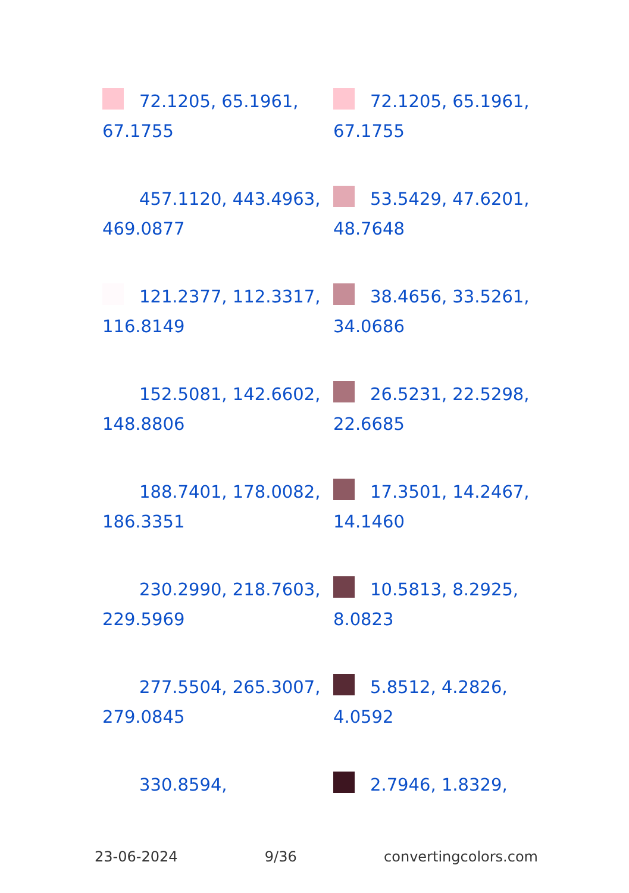72.1205, 65.1961, 67.1755
72.1205, 65.1961, 67.1755
457.1120, 443.4963, 469.0877
53.5429, 47.6201, 48.7648
121.2377, 112.3317, 116.8149
38.4656, 33.5261, 34.0686
152.5081, 142.6602, 148.8806
26.5231, 22.5298, 22.6685
188.7401, 178.0082, 186.3351
17.3501, 14.2467, 14.1460
230.2990, 218.7603, 229.5969
10.5813, 8.2925, 8.0823
277.5504, 265.3007, 279.0845
5.8512, 4.2826, 4.0592
330.8594,
2.7946, 1.8329,
23-06-2024 9/36 convertingcolors.com